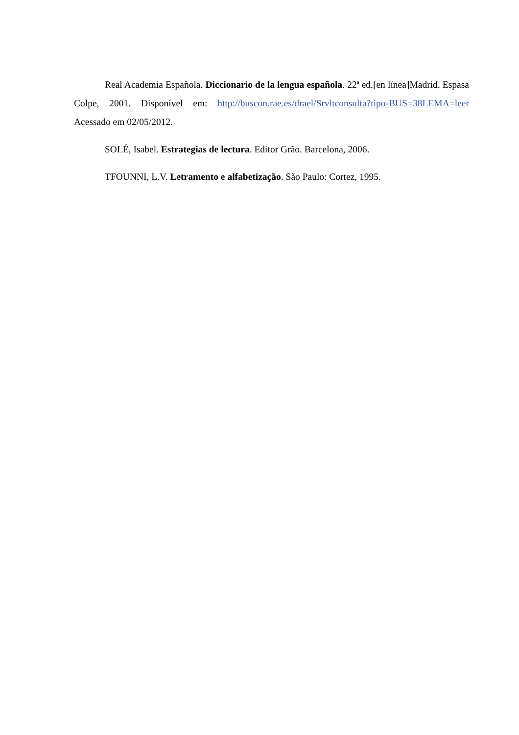Real Academia Española. Diccionario de la lengua española. 22<sup>a</sup> ed.[en línea]Madrid. Espasa Colpe, 2001. Disponível em: http://buscon.rae.es/drael/Srvltconsulta?tipo-BUS=38LEMA=leer Acessado em 02/05/2012.
SOLÉ, Isabel. Estrategias de lectura. Editor Grão. Barcelona, 2006.
TFOUNNI, L.V. Letramento e alfabetização. São Paulo: Cortez, 1995.